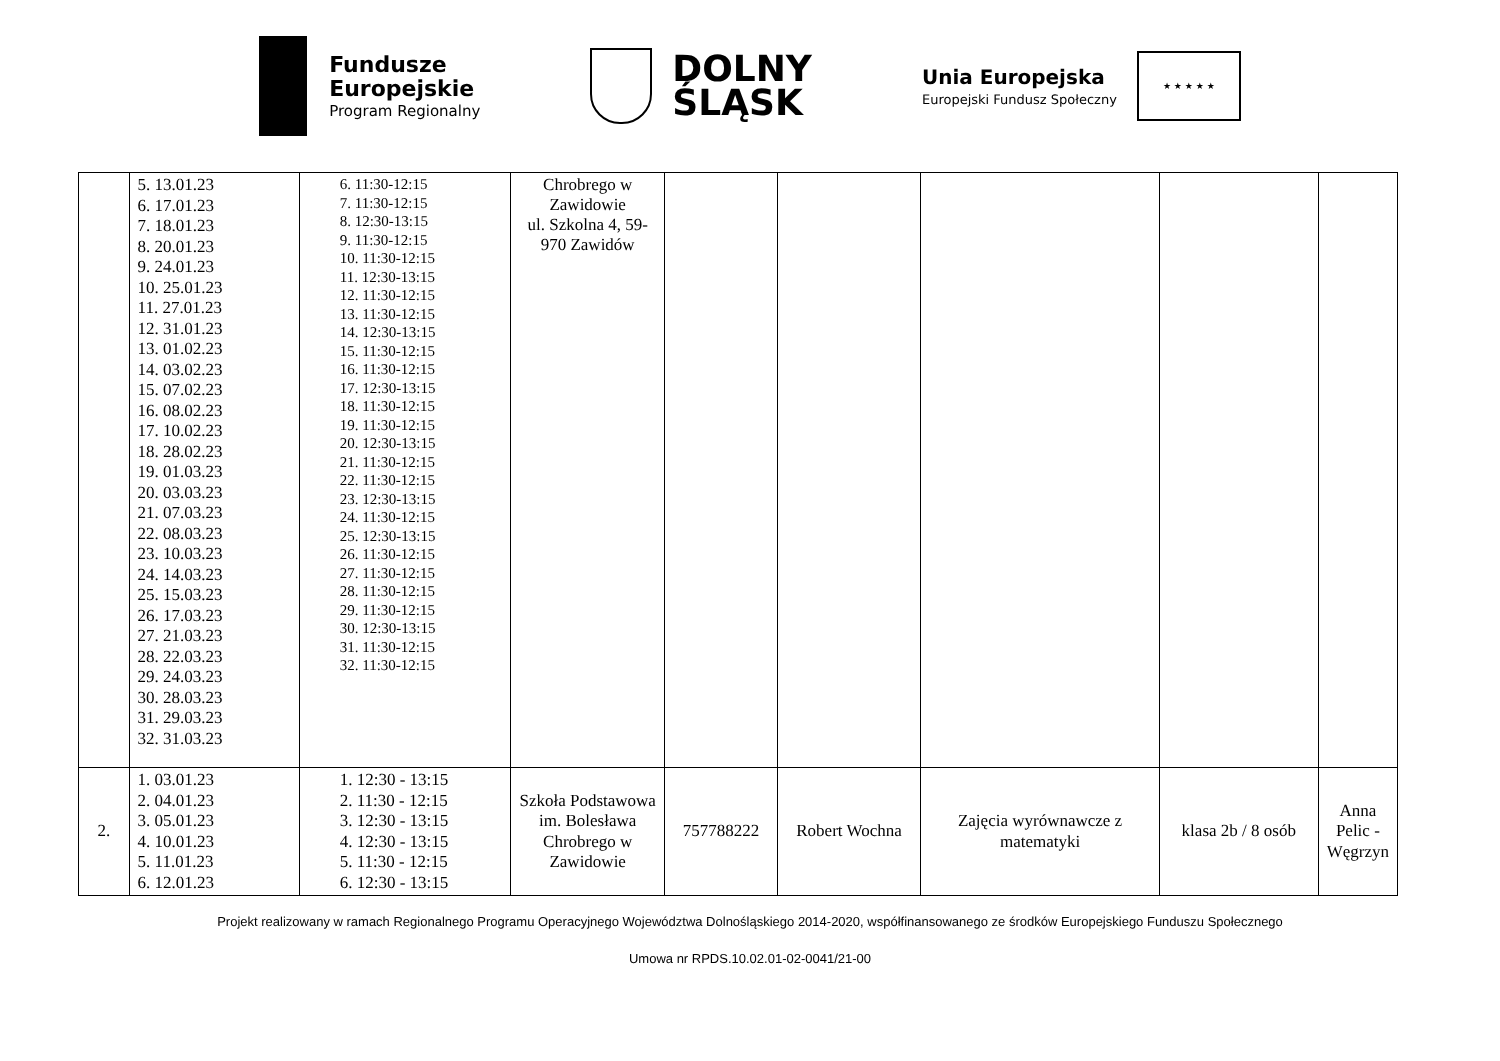Fundusze
Europejskie
Program Regionalny
DOLNY
ŚLĄSK
Unia Europejska
Europejski Fundusz Społeczny
★ ★ ★ ★ ★
| | 5. 13.01.23 6. 17.01.23 7. 18.01.23 8. 20.01.23 9. 24.01.23 10. 25.01.23 11. 27.01.23 12. 31.01.23 13. 01.02.23 14. 03.02.23 15. 07.02.23 16. 08.02.23 17. 10.02.23 18. 28.02.23 19. 01.03.23 20. 03.03.23 21. 07.03.23 22. 08.03.23 23. 10.03.23 24. 14.03.23 25. 15.03.23 26. 17.03.23 27. 21.03.23 28. 22.03.23 29. 24.03.23 30. 28.03.23 31. 29.03.23 32. 31.03.23 | 6. 11:30-12:15 7. 11:30-12:15 8. 12:30-13:15 9. 11:30-12:15 10. 11:30-12:15 11. 12:30-13:15 12. 11:30-12:15 13. 11:30-12:15 14. 12:30-13:15 15. 11:30-12:15 16. 11:30-12:15 17. 12:30-13:15 18. 11:30-12:15 19. 11:30-12:15 20. 12:30-13:15 21. 11:30-12:15 22. 11:30-12:15 23. 12:30-13:15 24. 11:30-12:15 25. 12:30-13:15 26. 11:30-12:15 27. 11:30-12:15 28. 11:30-12:15 29. 11:30-12:15 30. 12:30-13:15 31. 11:30-12:15 32. 11:30-12:15 | Chrobrego w Zawidowie ul. Szkolna 4, 59-970 Zawidów | | | | | |
| 2. | 1. 03.01.23 2. 04.01.23 3. 05.01.23 4. 10.01.23 5. 11.01.23 6. 12.01.23 | 1. 12:30 - 13:15 2. 11:30 - 12:15 3. 12:30 - 13:15 4. 12:30 - 13:15 5. 11:30 - 12:15 6. 12:30 - 13:15 | Szkoła Podstawowa im. Bolesława Chrobrego w Zawidowie | 757788222 | Robert Wochna | Zajęcia wyrównawcze z matematyki | klasa 2b / 8 osób | Anna Pelic -Węgrzyn |
Projekt realizowany w ramach Regionalnego Programu Operacyjnego Województwa Dolnośląskiego 2014-2020, współfinansowanego ze środków Europejskiego Funduszu Społecznego
Umowa nr RPDS.10.02.01-02-0041/21-00